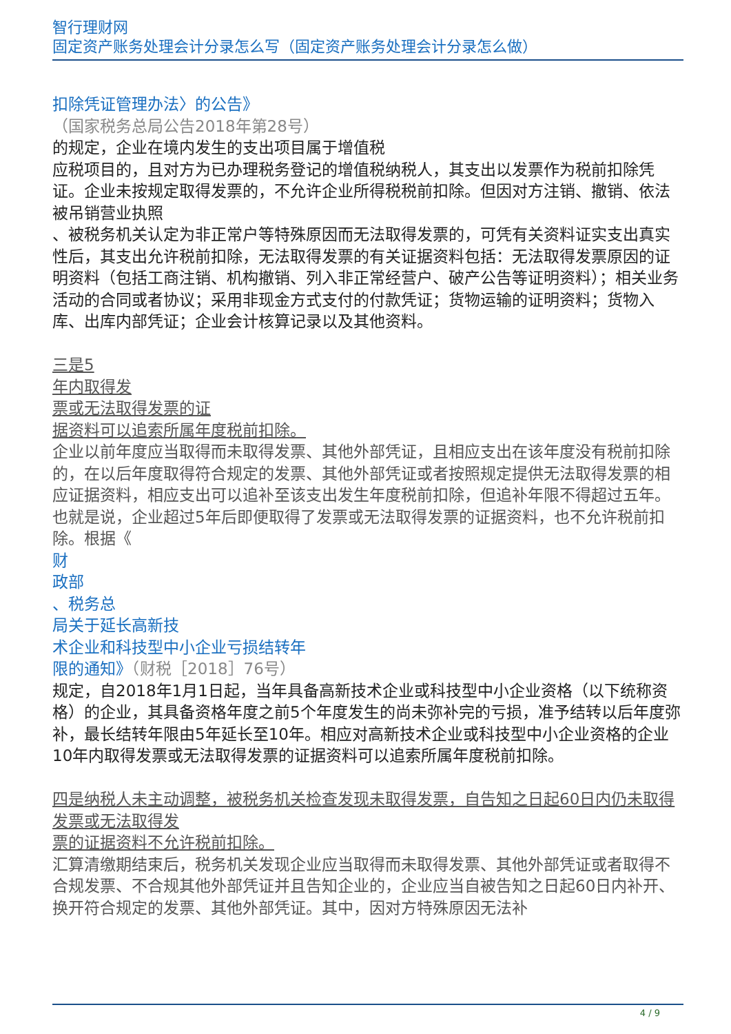智行理财网
固定资产账务处理会计分录怎么写（固定资产账务处理会计分录怎么做）
扣除凭证管理办法〉的公告》
（国家税务总局公告2018年第28号）
的规定，企业在境内发生的支出项目属于增值税
应税项目的，且对方为已办理税务登记的增值税纳税人，其支出以发票作为税前扣除凭证。企业未按规定取得发票的，不允许企业所得税税前扣除。但因对方注销、撤销、依法被吊销营业执照
、被税务机关认定为非正常户等特殊原因而无法取得发票的，可凭有关资料证实支出真实性后，其支出允许税前扣除，无法取得发票的有关证据资料包括：无法取得发票原因的证明资料（包括工商注销、机构撤销、列入非正常经营户、破产公告等证明资料）；相关业务活动的合同或者协议；采用非现金方式支付的付款凭证；货物运输的证明资料；货物入库、出库内部凭证；企业会计核算记录以及其他资料。
三是5
年内取得发
票或无法取得发票的证
据资料可以追索所属年度税前扣除。
企业以前年度应当取得而未取得发票、其他外部凭证，且相应支出在该年度没有税前扣除的，在以后年度取得符合规定的发票、其他外部凭证或者按照规定提供无法取得发票的相应证据资料，相应支出可以追补至该支出发生年度税前扣除，但追补年限不得超过五年。也就是说，企业超过5年后即便取得了发票或无法取得发票的证据资料，也不允许税前扣除。根据《
财
政部
、税务总
局关于延长高新技
术企业和科技型中小企业亏损结转年
限的通知》（财税［2018］76号）
规定，自2018年1月1日起，当年具备高新技术企业或科技型中小企业资格（以下统称资格）的企业，其具备资格年度之前5个年度发生的尚未弥补完的亏损，准予结转以后年度弥补，最长结转年限由5年延长至10年。相应对高新技术企业或科技型中小企业资格的企业10年内取得发票或无法取得发票的证据资料可以追索所属年度税前扣除。
四是纳税人未主动调整，被税务机关检查发现未取得发票，自告知之日起60日内仍未取得发票或无法取得发
票的证据资料不允许税前扣除。
汇算清缴期结束后，税务机关发现企业应当取得而未取得发票、其他外部凭证或者取得不合规发票、不合规其他外部凭证并且告知企业的，企业应当自被告知之日起60日内补开、换开符合规定的发票、其他外部凭证。其中，因对方特殊原因无法补
4 / 9